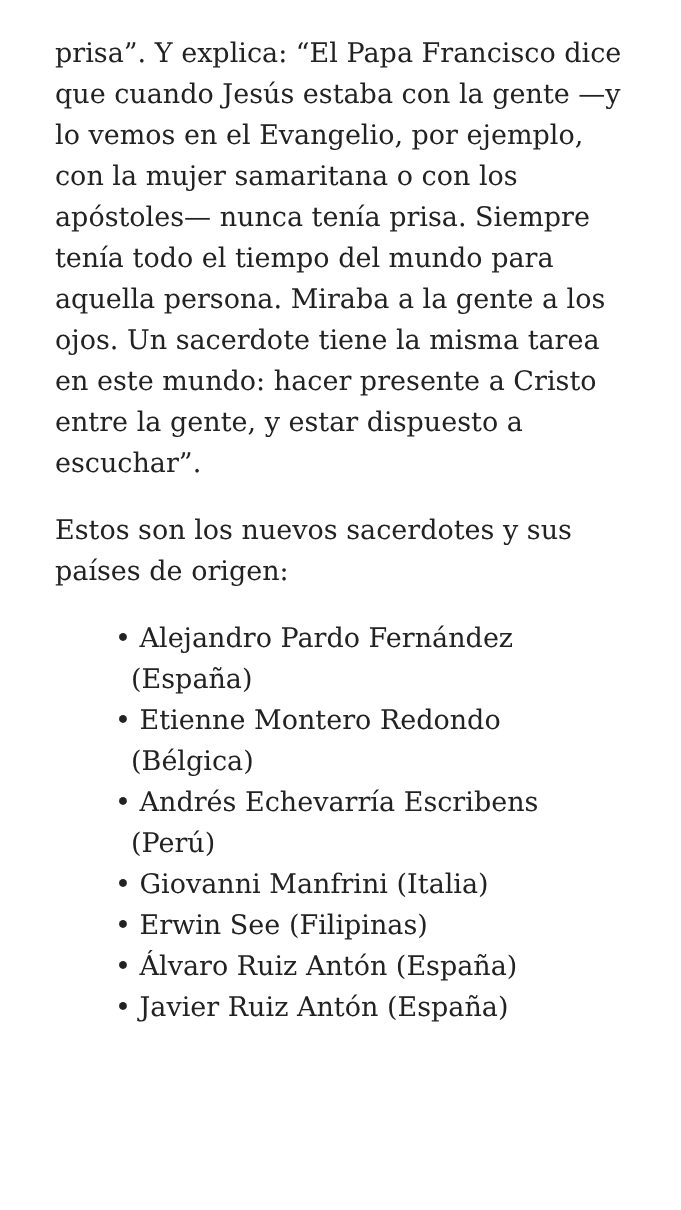prisa”. Y explica: “El Papa Francisco dice que cuando Jesús estaba con la gente —y lo vemos en el Evangelio, por ejemplo, con la mujer samaritana o con los apóstoles— nunca tenía prisa. Siempre tenía todo el tiempo del mundo para aquella persona. Miraba a la gente a los ojos. Un sacerdote tiene la misma tarea en este mundo: hacer presente a Cristo entre la gente, y estar dispuesto a escuchar”.
Estos son los nuevos sacerdotes y sus países de origen:
• Alejandro Pardo Fernández (España)
• Etienne Montero Redondo (Bélgica)
• Andrés Echevarría Escribens (Perú)
• Giovanni Manfrini (Italia)
• Erwin See (Filipinas)
• Álvaro Ruiz Antón (España)
• Javier Ruiz Antón (España)